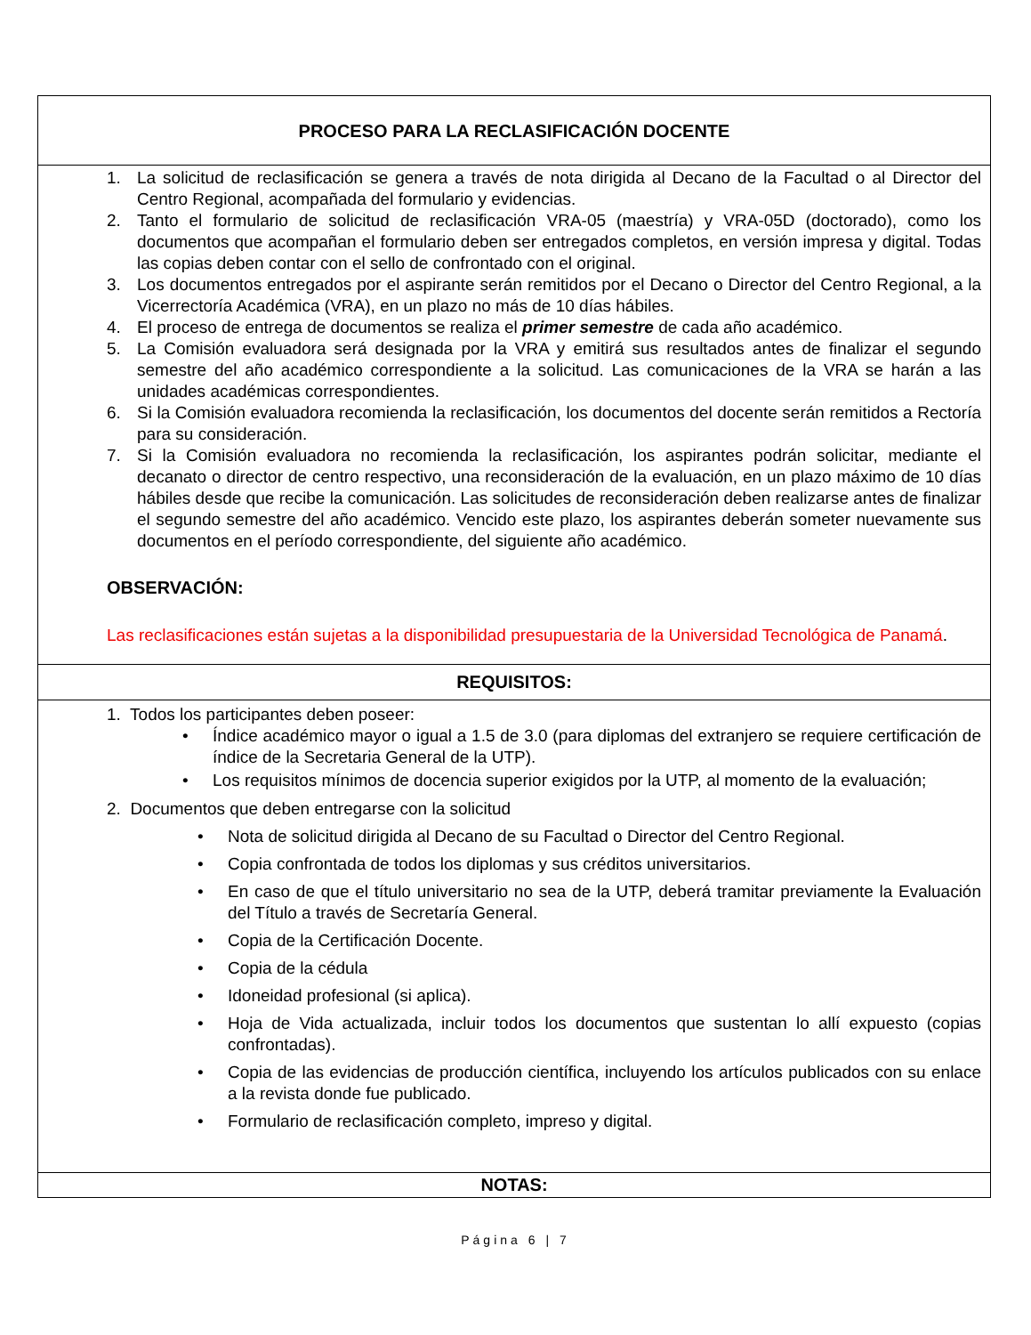PROCESO PARA LA RECLASIFICACIÓN DOCENTE
1. La solicitud de reclasificación se genera a través de nota dirigida al Decano de la Facultad o al Director del Centro Regional, acompañada del formulario y evidencias.
2. Tanto el formulario de solicitud de reclasificación VRA-05 (maestría) y VRA-05D (doctorado), como los documentos que acompañan el formulario deben ser entregados completos, en versión impresa y digital. Todas las copias deben contar con el sello de confrontado con el original.
3. Los documentos entregados por el aspirante serán remitidos por el Decano o Director del Centro Regional, a la Vicerrectoría Académica (VRA), en un plazo no más de 10 días hábiles.
4. El proceso de entrega de documentos se realiza el primer semestre de cada año académico.
5. La Comisión evaluadora será designada por la VRA y emitirá sus resultados antes de finalizar el segundo semestre del año académico correspondiente a la solicitud. Las comunicaciones de la VRA se harán a las unidades académicas correspondientes.
6. Si la Comisión evaluadora recomienda la reclasificación, los documentos del docente serán remitidos a Rectoría para su consideración.
7. Si la Comisión evaluadora no recomienda la reclasificación, los aspirantes podrán solicitar, mediante el decanato o director de centro respectivo, una reconsideración de la evaluación, en un plazo máximo de 10 días hábiles desde que recibe la comunicación. Las solicitudes de reconsideración deben realizarse antes de finalizar el segundo semestre del año académico. Vencido este plazo, los aspirantes deberán someter nuevamente sus documentos en el período correspondiente, del siguiente año académico.
OBSERVACIÓN:
Las reclasificaciones están sujetas a la disponibilidad presupuestaria de la Universidad Tecnológica de Panamá.
REQUISITOS:
1. Todos los participantes deben poseer:
• Índice académico mayor o igual a 1.5 de 3.0 (para diplomas del extranjero se requiere certificación de índice de la Secretaria General de la UTP).
• Los requisitos mínimos de docencia superior exigidos por la UTP, al momento de la evaluación;
2. Documentos que deben entregarse con la solicitud
• Nota de solicitud dirigida al Decano de su Facultad o Director del Centro Regional.
• Copia confrontada de todos los diplomas y sus créditos universitarios.
• En caso de que el título universitario no sea de la UTP, deberá tramitar previamente la Evaluación del Título a través de Secretaría General.
• Copia de la Certificación Docente.
• Copia de la cédula
• Idoneidad profesional (si aplica).
• Hoja de Vida actualizada, incluir todos los documentos que sustentan lo allí expuesto (copias confrontadas).
• Copia de las evidencias de producción científica, incluyendo los artículos publicados con su enlace a la revista donde fue publicado.
• Formulario de reclasificación completo, impreso y digital.
NOTAS:
Página 6 | 7